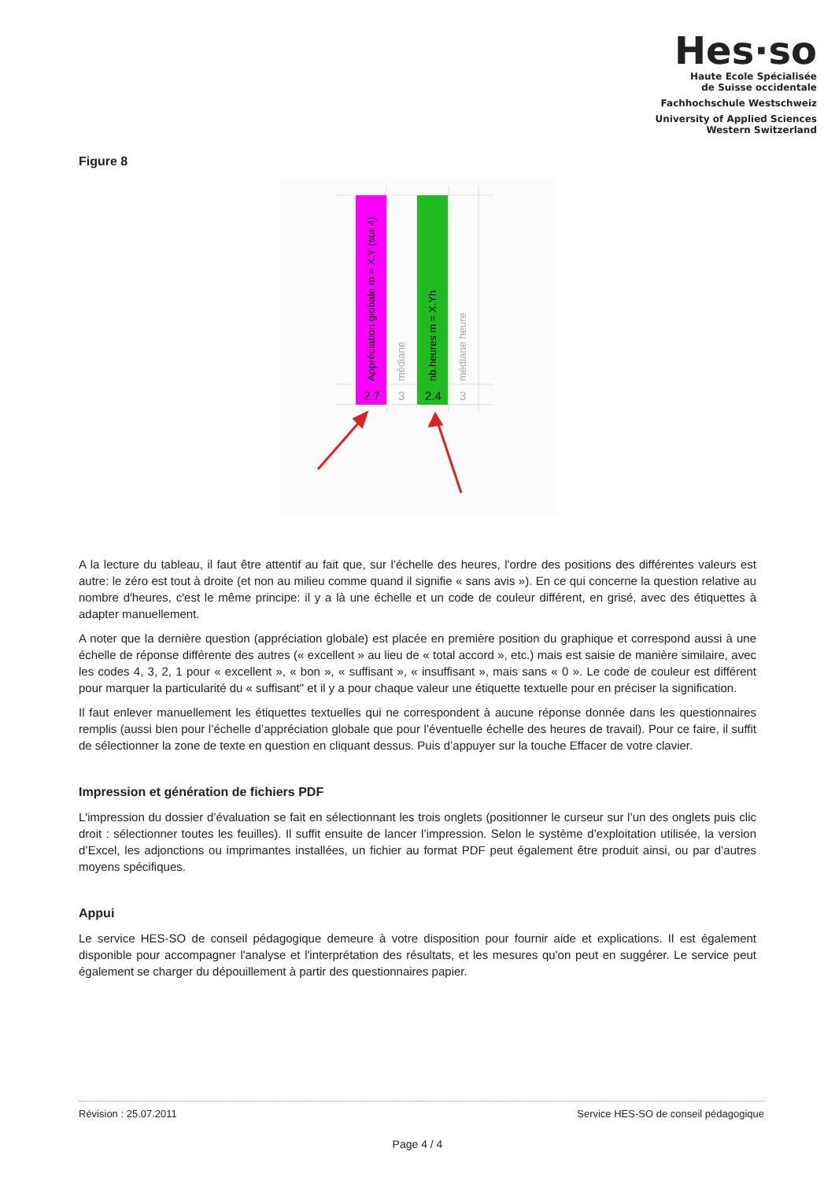Hes·so
Haute Ecole Spécialisée
de Suisse occidentale
Fachhochschule Westschweiz
University of Applied Sciences
Western Switzerland
Figure 8
Appréciation globale m = X.Y (sur 4)
médiane
nb.heures m = X.Yh
médiane heure
2.7
3
2.4
3
A la lecture du tableau, il faut être attentif au fait que, sur l’échelle des heures, l'ordre des positions des différentes valeurs est autre: le zéro est tout à droite (et non au milieu comme quand il signifie « sans avis »). En ce qui concerne la question relative au nombre d'heures, c'est le même principe: il y a là une échelle et un code de couleur différent, en grisé, avec des étiquettes à adapter manuellement.
A noter que la dernière question (appréciation globale) est placée en première position du graphique et correspond aussi à une échelle de réponse différente des autres (« excellent » au lieu de « total accord », etc.) mais est saisie de manière similaire, avec les codes 4, 3, 2, 1 pour « excellent », « bon », « suffisant », « insuffisant », mais sans « 0 ». Le code de couleur est différent pour marquer la particularité du « suffisant" et il y a pour chaque valeur une étiquette textuelle pour en préciser la signification.
Il faut enlever manuellement les étiquettes textuelles qui ne correspondent à aucune réponse donnée dans les questionnaires remplis (aussi bien pour l’échelle d’appréciation globale que pour l’éventuelle échelle des heures de travail). Pour ce faire, il suffit de sélectionner la zone de texte en question en cliquant dessus. Puis d’appuyer sur la touche Effacer de votre clavier.
Impression et génération de fichiers PDF
L'impression du dossier d’évaluation se fait en sélectionnant les trois onglets (positionner le curseur sur l’un des onglets puis clic droit : sélectionner toutes les feuilles). Il suffit ensuite de lancer l’impression. Selon le système d’exploitation utilisée, la version d’Excel, les adjonctions ou imprimantes installées, un fichier au format PDF peut également être produit ainsi, ou par d’autres moyens spécifiques.
Appui
Le service HES-SO de conseil pédagogique demeure à votre disposition pour fournir aide et explications. Il est également disponible pour accompagner l'analyse et l'interprétation des résultats, et les mesures qu'on peut en suggérer. Le service peut également se charger du dépouillement à partir des questionnaires papier.
Révision : 25.07.2011 Service HES-SO de conseil pédagogique
Page 4 / 4